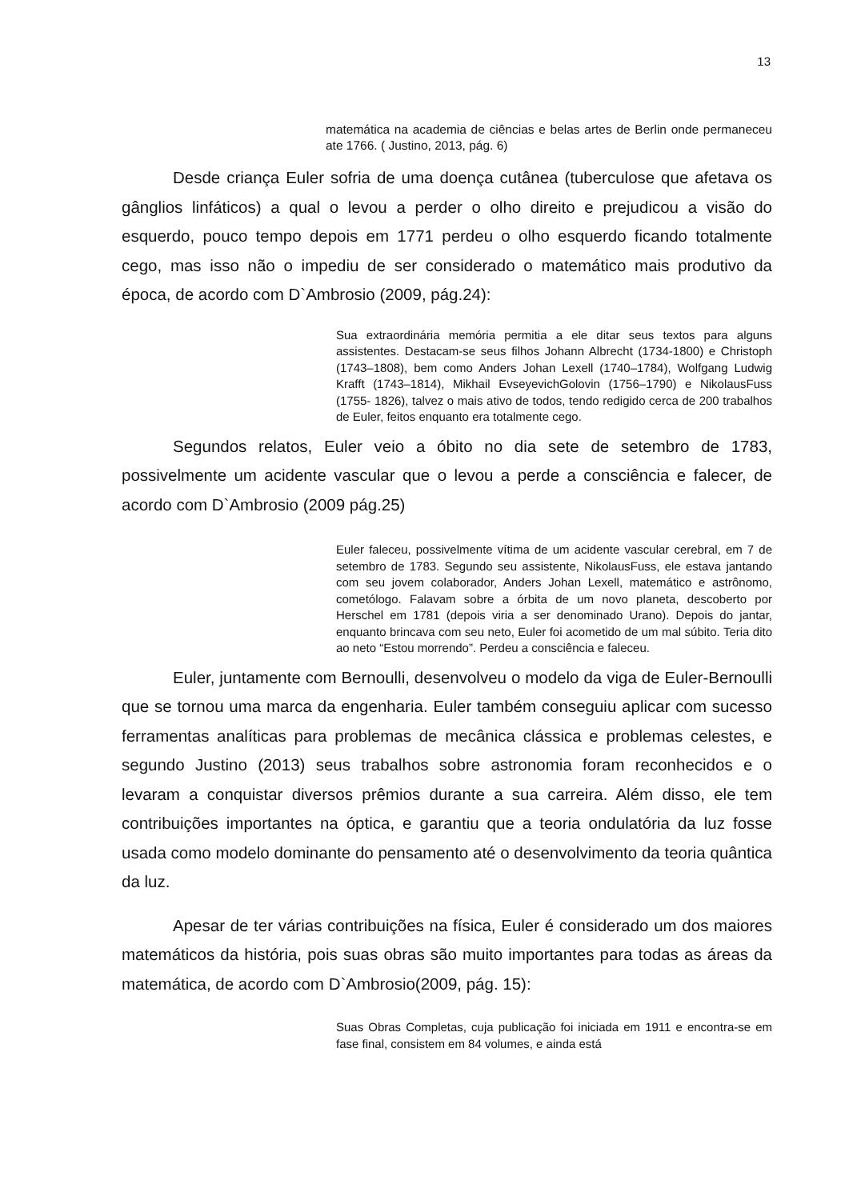13
matemática na academia de ciências e belas artes de Berlin onde permaneceu ate 1766. ( Justino, 2013, pág. 6)
Desde criança Euler sofria de uma doença cutânea (tuberculose que afetava os gânglios linfáticos) a qual o levou a perder o olho direito e prejudicou a visão do esquerdo, pouco tempo depois em 1771 perdeu o olho esquerdo ficando totalmente cego, mas isso não o impediu de ser considerado o matemático mais produtivo da época, de acordo com D`Ambrosio (2009, pág.24):
Sua extraordinária memória permitia a ele ditar seus textos para alguns assistentes. Destacam-se seus filhos Johann Albrecht (1734-1800) e Christoph (1743–1808), bem como Anders Johan Lexell (1740–1784), Wolfgang Ludwig Krafft (1743–1814), Mikhail EvseyevichGolovin (1756–1790) e NikolausFuss (1755- 1826), talvez o mais ativo de todos, tendo redigido cerca de 200 trabalhos de Euler, feitos enquanto era totalmente cego.
Segundos relatos, Euler veio a óbito no dia sete de setembro de 1783, possivelmente um acidente vascular que o levou a perde a consciência e falecer, de acordo com D`Ambrosio (2009 pág.25)
Euler faleceu, possivelmente vítima de um acidente vascular cerebral, em 7 de setembro de 1783. Segundo seu assistente, NikolausFuss, ele estava jantando com seu jovem colaborador, Anders Johan Lexell, matemático e astrônomo, cometólogo. Falavam sobre a órbita de um novo planeta, descoberto por Herschel em 1781 (depois viria a ser denominado Urano). Depois do jantar, enquanto brincava com seu neto, Euler foi acometido de um mal súbito. Teria dito ao neto “Estou morrendo”. Perdeu a consciência e faleceu.
Euler, juntamente com Bernoulli, desenvolveu o modelo da viga de Euler-Bernoulli que se tornou uma marca da engenharia. Euler também conseguiu aplicar com sucesso ferramentas analíticas para problemas de mecânica clássica e problemas celestes, e segundo Justino (2013) seus trabalhos sobre astronomia foram reconhecidos e o levaram a conquistar diversos prêmios durante a sua carreira. Além disso, ele tem contribuições importantes na óptica, e garantiu que a teoria ondulatória da luz fosse usada como modelo dominante do pensamento até o desenvolvimento da teoria quântica da luz.
Apesar de ter várias contribuições na física, Euler é considerado um dos maiores matemáticos da história, pois suas obras são muito importantes para todas as áreas da matemática, de acordo com D`Ambrosio(2009, pág. 15):
Suas Obras Completas, cuja publicação foi iniciada em 1911 e encontra-se em fase final, consistem em 84 volumes, e ainda está